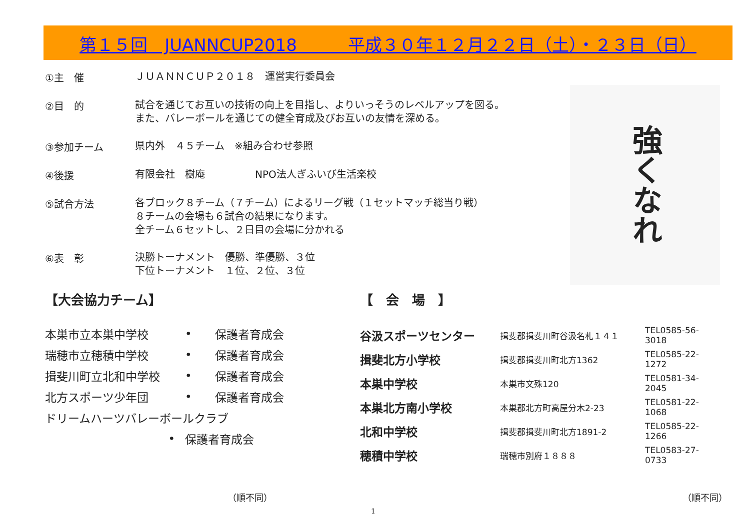第１５回　JUANNCUP2018　　　平成３０年１２月２２日（土）・２３日（日）
①主　催
ＪＵＡＮＮＣＵＰ２０１８　運営実行委員会
②目　的
試合を通じてお互いの技術の向上を目指し、よりいっそうのレベルアップを図る。
また、バレーボールを通じての健全育成及びお互いの友情を深める。
③参加チーム
県内外　４５チーム　※組み合わせ参照
④後援
有限会社　樹庵　　　　　NPO法人ぎふいび生活楽校
⑤試合方法
各ブロック８チーム（７チーム）によるリーグ戦（１セットマッチ総当り戦）
８チームの会場も６試合の結果になります。
全チーム６セットし、２日目の会場に分かれる
⑥表　彰
決勝トーナメント　優勝、準優勝、３位
下位トーナメント　１位、２位、３位
強くなれ
【大会協力チーム】
| 本巣市立本巣中学校 | • | 保護者育成会 |
| 瑞穂市立穂積中学校 | • | 保護者育成会 |
| 揖斐川町立北和中学校 | • | 保護者育成会 |
| 北方スポーツ少年団 | • | 保護者育成会 |
| ドリームハーツバレーボールクラブ | | |
| • | 保護者育成会 | |
【　会　場　】
| 谷汲スポーツセンター | 揖斐郡揖斐川町谷汲名札１４１ | TEL0585-56-3018 |
| 揖斐北方小学校 | 揖斐郡揖斐川町北方1362 | TEL0585-22-1272 |
| 本巣中学校 | 本巣市文殊120 | TEL0581-34-2045 |
| 本巣北方南小学校 | 本巣郡北方町高屋分木2-23 | TEL0581-22-1068 |
| 北和中学校 | 揖斐郡揖斐川町北方1891-2 | TEL0585-22-1266 |
| 穂積中学校 | 瑞穂市別府１８８８ | TEL0583-27-0733 |
（順不同） （順不同）
1